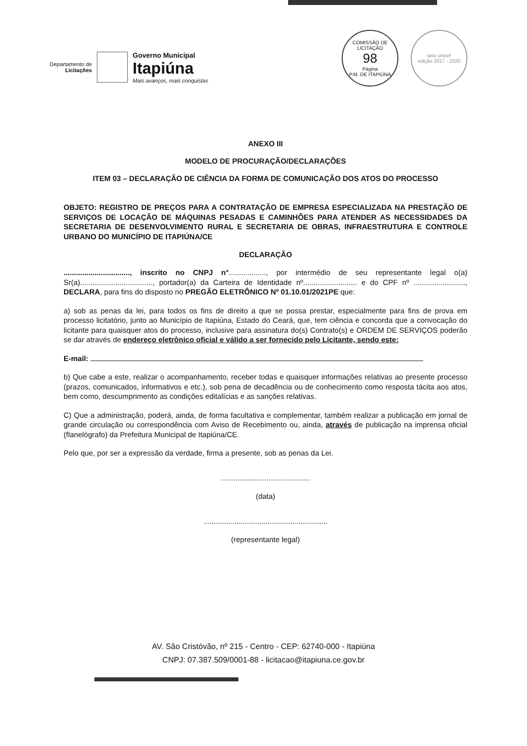Departamento de
Licitações
Governo Municipal
Itapiúna
Mais avanços, mais conquistas
COMISSÃO DE LICITAÇÃO
98
Página
P.M. DE ITAPIÚNA
selo unicef
edição 2017 - 2020
ANEXO III
MODELO DE PROCURAÇÃO/DECLARAÇÕES
ITEM 03 – DECLARAÇÃO DE CIÊNCIA DA FORMA DE COMUNICAÇÃO DOS ATOS DO PROCESSO
OBJETO: REGISTRO DE PREÇOS PARA A CONTRATAÇÃO DE EMPRESA ESPECIALIZADA NA PRESTAÇÃO DE SERVIÇOS DE LOCAÇÃO DE MÁQUINAS PESADAS E CAMINHÕES PARA ATENDER AS NECESSIDADES DA SECRETARIA DE DESENVOLVIMENTO RURAL E SECRETARIA DE OBRAS, INFRAESTRUTURA E CONTROLE URBANO DO MUNICÍPIO DE ITAPIÚNA/CE
DECLARAÇÃO
................................, inscrito no CNPJ n°.................., por intermédio de seu representante legal o(a) Sr(a)..................................., portador(a) da Carteira de Identidade nº.......................... e do CPF nº ........................., DECLARA, para fins do disposto no PREGÃO ELETRÔNICO Nº 01.10.01/2021PE que:
a) sob as penas da lei, para todos os fins de direito a que se possa prestar, especialmente para fins de prova em processo licitatório, junto ao Município de Itapiúna, Estado do Ceará, que, tem ciência e concorda que a convocação do licitante para quaisquer atos do processo, inclusive para assinatura do(s) Contrato(s) e ORDEM DE SERVIÇOS poderão se dar através de endereço eletrônico oficial e válido a ser fornecido pelo Licitante, sendo este:
E-mail:
b) Que cabe a este, realizar o acompanhamento, receber todas e quaisquer informações relativas ao presente processo (prazos, comunicados, informativos e etc.), sob pena de decadência ou de conhecimento como resposta tácita aos atos, bem como, descumprimento as condições editalícias e as sanções relativas.
C) Que a administração, poderá, ainda, de forma facultativa e complementar, também realizar a publicação em jornal de grande circulação ou correspondência com Aviso de Recebimento ou, ainda, através de publicação na imprensa oficial (flanelógrafo) da Prefeitura Municipal de Itapiúna/CE.
Pelo que, por ser a expressão da verdade, firma a presente, sob as penas da Lei.
...........................................
(data)
............................................................
(representante legal)
AV. São Cristóvão, nº 215 - Centro - CEP: 62740-000 - Itapiúna
CNPJ: 07.387.509/0001-88 - licitacao@itapiuna.ce.gov.br